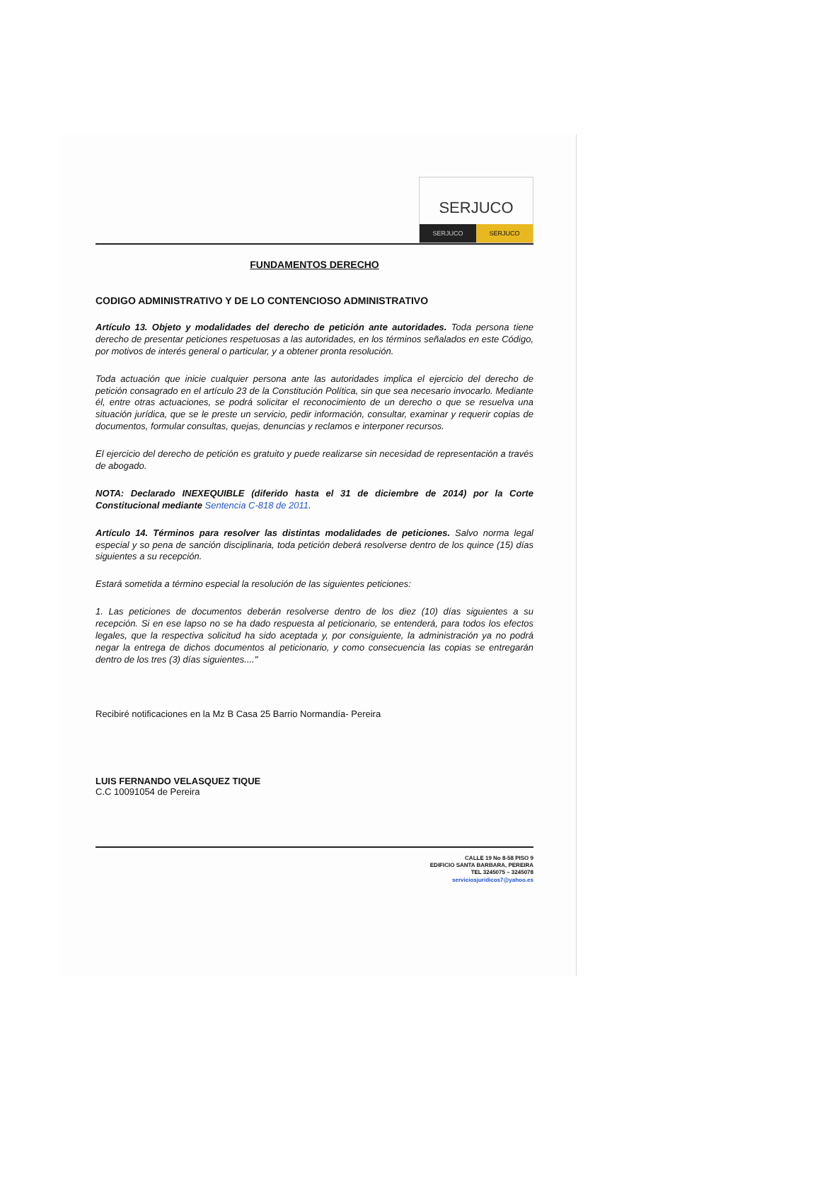SERJUCO
SERJUCO SERJUCO
FUNDAMENTOS DERECHO
CODIGO ADMINISTRATIVO Y DE LO CONTENCIOSO ADMINISTRATIVO
Artículo 13. Objeto y modalidades del derecho de petición ante autoridades. Toda persona tiene derecho de presentar peticiones respetuosas a las autoridades, en los términos señalados en este Código, por motivos de interés general o particular, y a obtener pronta resolución.
Toda actuación que inicie cualquier persona ante las autoridades implica el ejercicio del derecho de petición consagrado en el artículo 23 de la Constitución Política, sin que sea necesario invocarlo. Mediante él, entre otras actuaciones, se podrá solicitar el reconocimiento de un derecho o que se resuelva una situación jurídica, que se le preste un servicio, pedir información, consultar, examinar y requerir copias de documentos, formular consultas, quejas, denuncias y reclamos e interponer recursos.
El ejercicio del derecho de petición es gratuito y puede realizarse sin necesidad de representación a través de abogado.
NOTA: Declarado INEXEQUIBLE (diferido hasta el 31 de diciembre de 2014) por la Corte Constitucional mediante Sentencia C-818 de 2011.
Artículo 14. Términos para resolver las distintas modalidades de peticiones. Salvo norma legal especial y so pena de sanción disciplinaria, toda petición deberá resolverse dentro de los quince (15) días siguientes a su recepción.
Estará sometida a término especial la resolución de las siguientes peticiones:
1. Las peticiones de documentos deberán resolverse dentro de los diez (10) días siguientes a su recepción. Si en ese lapso no se ha dado respuesta al peticionario, se entenderá, para todos los efectos legales, que la respectiva solicitud ha sido aceptada y, por consiguiente, la administración ya no podrá negar la entrega de dichos documentos al peticionario, y como consecuencia las copias se entregarán dentro de los tres (3) días siguientes...."
Recibiré notificaciones en la Mz B Casa 25 Barrio Normandía- Pereira
LUIS FERNANDO VELASQUEZ TIQUE
C.C 10091054 de Pereira
CALLE 19 No 8-58 PISO 9
EDIFICIO SANTA BARBARA, PEREIRA
TEL 3245075 – 3245078
serviciosjuridicos7@yahoo.es